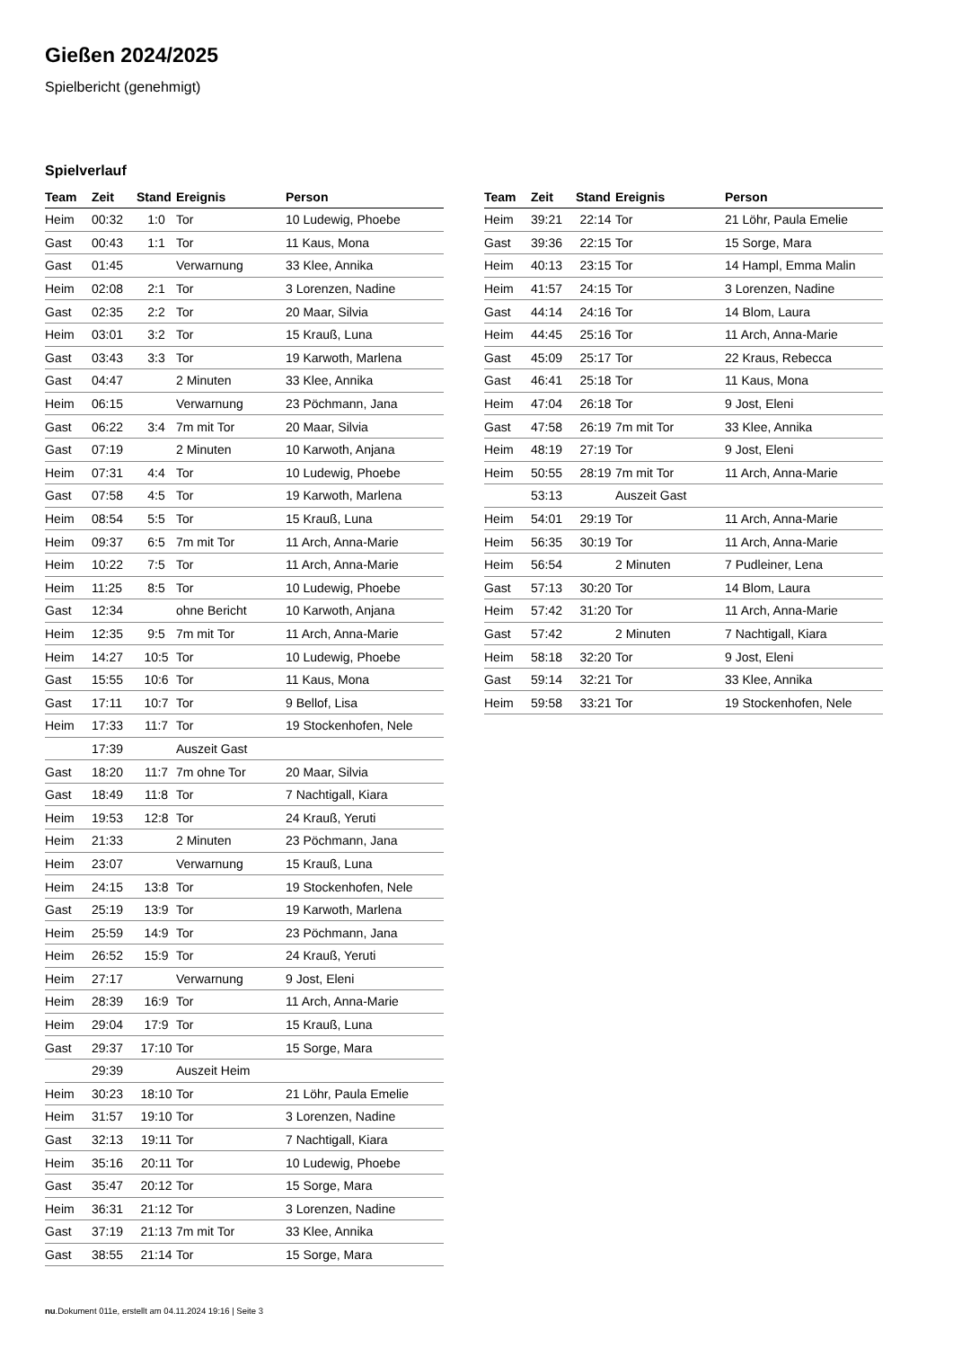Gießen 2024/2025
Spielbericht (genehmigt)
Spielverlauf
| Team | Zeit | Stand | Ereignis | Person |
| --- | --- | --- | --- | --- |
| Heim | 00:32 | 1:0 | Tor | 10 Ludewig, Phoebe |
| Gast | 00:43 | 1:1 | Tor | 11 Kaus, Mona |
| Gast | 01:45 | | Verwarnung | 33 Klee, Annika |
| Heim | 02:08 | 2:1 | Tor | 3 Lorenzen, Nadine |
| Gast | 02:35 | 2:2 | Tor | 20 Maar, Silvia |
| Heim | 03:01 | 3:2 | Tor | 15 Krauß, Luna |
| Gast | 03:43 | 3:3 | Tor | 19 Karwoth, Marlena |
| Gast | 04:47 | | 2 Minuten | 33 Klee, Annika |
| Heim | 06:15 | | Verwarnung | 23 Pöchmann, Jana |
| Gast | 06:22 | 3:4 | 7m mit Tor | 20 Maar, Silvia |
| Gast | 07:19 | | 2 Minuten | 10 Karwoth, Anjana |
| Heim | 07:31 | 4:4 | Tor | 10 Ludewig, Phoebe |
| Gast | 07:58 | 4:5 | Tor | 19 Karwoth, Marlena |
| Heim | 08:54 | 5:5 | Tor | 15 Krauß, Luna |
| Heim | 09:37 | 6:5 | 7m mit Tor | 11 Arch, Anna-Marie |
| Heim | 10:22 | 7:5 | Tor | 11 Arch, Anna-Marie |
| Heim | 11:25 | 8:5 | Tor | 10 Ludewig, Phoebe |
| Gast | 12:34 | | ohne Bericht | 10 Karwoth, Anjana |
| Heim | 12:35 | 9:5 | 7m mit Tor | 11 Arch, Anna-Marie |
| Heim | 14:27 | 10:5 | Tor | 10 Ludewig, Phoebe |
| Gast | 15:55 | 10:6 | Tor | 11 Kaus, Mona |
| Gast | 17:11 | 10:7 | Tor | 9 Bellof, Lisa |
| Heim | 17:33 | 11:7 | Tor | 19 Stockenhofen, Nele |
| | 17:39 | | Auszeit Gast | |
| Gast | 18:20 | 11:7 | 7m ohne Tor | 20 Maar, Silvia |
| Gast | 18:49 | 11:8 | Tor | 7 Nachtigall, Kiara |
| Heim | 19:53 | 12:8 | Tor | 24 Krauß, Yeruti |
| Heim | 21:33 | | 2 Minuten | 23 Pöchmann, Jana |
| Heim | 23:07 | | Verwarnung | 15 Krauß, Luna |
| Heim | 24:15 | 13:8 | Tor | 19 Stockenhofen, Nele |
| Gast | 25:19 | 13:9 | Tor | 19 Karwoth, Marlena |
| Heim | 25:59 | 14:9 | Tor | 23 Pöchmann, Jana |
| Heim | 26:52 | 15:9 | Tor | 24 Krauß, Yeruti |
| Heim | 27:17 | | Verwarnung | 9 Jost, Eleni |
| Heim | 28:39 | 16:9 | Tor | 11 Arch, Anna-Marie |
| Heim | 29:04 | 17:9 | Tor | 15 Krauß, Luna |
| Gast | 29:37 | 17:10 | Tor | 15 Sorge, Mara |
| | 29:39 | | Auszeit Heim | |
| Heim | 30:23 | 18:10 | Tor | 21 Löhr, Paula Emelie |
| Heim | 31:57 | 19:10 | Tor | 3 Lorenzen, Nadine |
| Gast | 32:13 | 19:11 | Tor | 7 Nachtigall, Kiara |
| Heim | 35:16 | 20:11 | Tor | 10 Ludewig, Phoebe |
| Gast | 35:47 | 20:12 | Tor | 15 Sorge, Mara |
| Heim | 36:31 | 21:12 | Tor | 3 Lorenzen, Nadine |
| Gast | 37:19 | 21:13 | 7m mit Tor | 33 Klee, Annika |
| Gast | 38:55 | 21:14 | Tor | 15 Sorge, Mara |
| Team | Zeit | Stand | Ereignis | Person |
| --- | --- | --- | --- | --- |
| Heim | 39:21 | 22:14 | Tor | 21 Löhr, Paula Emelie |
| Gast | 39:36 | 22:15 | Tor | 15 Sorge, Mara |
| Heim | 40:13 | 23:15 | Tor | 14 Hampl, Emma Malin |
| Heim | 41:57 | 24:15 | Tor | 3 Lorenzen, Nadine |
| Gast | 44:14 | 24:16 | Tor | 14 Blom, Laura |
| Heim | 44:45 | 25:16 | Tor | 11 Arch, Anna-Marie |
| Gast | 45:09 | 25:17 | Tor | 22 Kraus, Rebecca |
| Gast | 46:41 | 25:18 | Tor | 11 Kaus, Mona |
| Heim | 47:04 | 26:18 | Tor | 9 Jost, Eleni |
| Gast | 47:58 | 26:19 | 7m mit Tor | 33 Klee, Annika |
| Heim | 48:19 | 27:19 | Tor | 9 Jost, Eleni |
| Heim | 50:55 | 28:19 | 7m mit Tor | 11 Arch, Anna-Marie |
| | 53:13 | | Auszeit Gast | |
| Heim | 54:01 | 29:19 | Tor | 11 Arch, Anna-Marie |
| Heim | 56:35 | 30:19 | Tor | 11 Arch, Anna-Marie |
| Heim | 56:54 | | 2 Minuten | 7 Pudleiner, Lena |
| Gast | 57:13 | 30:20 | Tor | 14 Blom, Laura |
| Heim | 57:42 | 31:20 | Tor | 11 Arch, Anna-Marie |
| Gast | 57:42 | | 2 Minuten | 7 Nachtigall, Kiara |
| Heim | 58:18 | 32:20 | Tor | 9 Jost, Eleni |
| Gast | 59:14 | 32:21 | Tor | 33 Klee, Annika |
| Heim | 59:58 | 33:21 | Tor | 19 Stockenhofen, Nele |
nu.Dokument 011e, erstellt am 04.11.2024 19:16 | Seite 3